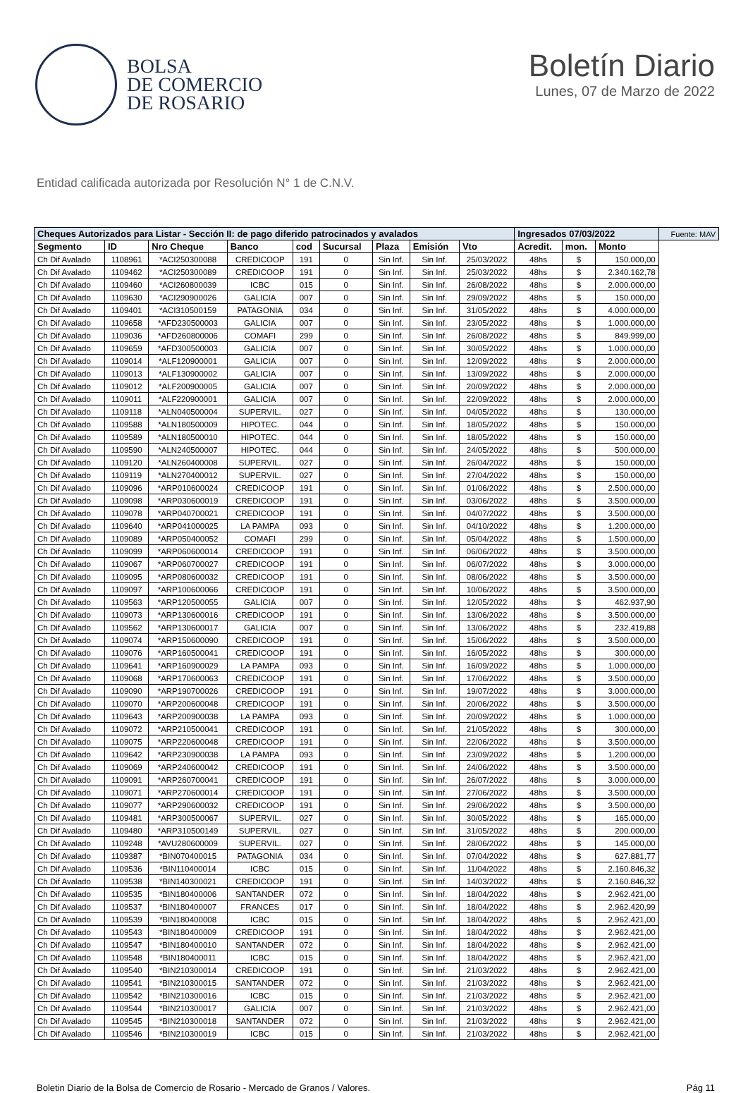BOLSA
DE COMERCIO
DE ROSARIO
Boletín Diario
Lunes, 07 de Marzo de 2022
Entidad calificada autorizada por Resolución N° 1 de C.N.V.
| Cheques Autorizados para Listar - Sección II: de pago diferido patrocinados y avalados | | | | | | | | | Ingresados 07/03/2022 | | | Fuente: MAV |
| --- | --- | --- | --- | --- | --- | --- | --- | --- | --- | --- | --- | --- |
| Segmento | ID | Nro Cheque | Banco | cod | Sucursal | Plaza | Emisión | Vto | Acredit. | mon. | Monto | |
| Ch Dif Avalado | 1108961 | *ACI250300088 | CREDICOOP | 191 | 0 | Sin Inf. | Sin Inf. | 25/03/2022 | 48hs | $ | 150.000,00 | |
| Ch Dif Avalado | 1109462 | *ACI250300089 | CREDICOOP | 191 | 0 | Sin Inf. | Sin Inf. | 25/03/2022 | 48hs | $ | 2.340.162,78 | |
| Ch Dif Avalado | 1109460 | *ACI260800039 | ICBC | 015 | 0 | Sin Inf. | Sin Inf. | 26/08/2022 | 48hs | $ | 2.000.000,00 | |
| Ch Dif Avalado | 1109630 | *ACI290900026 | GALICIA | 007 | 0 | Sin Inf. | Sin Inf. | 29/09/2022 | 48hs | $ | 150.000,00 | |
| Ch Dif Avalado | 1109401 | *ACI310500159 | PATAGONIA | 034 | 0 | Sin Inf. | Sin Inf. | 31/05/2022 | 48hs | $ | 4.000.000,00 | |
| Ch Dif Avalado | 1109658 | *AFD230500003 | GALICIA | 007 | 0 | Sin Inf. | Sin Inf. | 23/05/2022 | 48hs | $ | 1.000.000,00 | |
| Ch Dif Avalado | 1109036 | *AFD260800006 | COMAFI | 299 | 0 | Sin Inf. | Sin Inf. | 26/08/2022 | 48hs | $ | 849.999,00 | |
| Ch Dif Avalado | 1109659 | *AFD300500003 | GALICIA | 007 | 0 | Sin Inf. | Sin Inf. | 30/05/2022 | 48hs | $ | 1.000.000,00 | |
| Ch Dif Avalado | 1109014 | *ALF120900001 | GALICIA | 007 | 0 | Sin Inf. | Sin Inf. | 12/09/2022 | 48hs | $ | 2.000.000,00 | |
| Ch Dif Avalado | 1109013 | *ALF130900002 | GALICIA | 007 | 0 | Sin Inf. | Sin Inf. | 13/09/2022 | 48hs | $ | 2.000.000,00 | |
| Ch Dif Avalado | 1109012 | *ALF200900005 | GALICIA | 007 | 0 | Sin Inf. | Sin Inf. | 20/09/2022 | 48hs | $ | 2.000.000,00 | |
| Ch Dif Avalado | 1109011 | *ALF220900001 | GALICIA | 007 | 0 | Sin Inf. | Sin Inf. | 22/09/2022 | 48hs | $ | 2.000.000,00 | |
| Ch Dif Avalado | 1109118 | *ALN040500004 | SUPERVIL. | 027 | 0 | Sin Inf. | Sin Inf. | 04/05/2022 | 48hs | $ | 130.000,00 | |
| Ch Dif Avalado | 1109588 | *ALN180500009 | HIPOTEC. | 044 | 0 | Sin Inf. | Sin Inf. | 18/05/2022 | 48hs | $ | 150.000,00 | |
| Ch Dif Avalado | 1109589 | *ALN180500010 | HIPOTEC. | 044 | 0 | Sin Inf. | Sin Inf. | 18/05/2022 | 48hs | $ | 150.000,00 | |
| Ch Dif Avalado | 1109590 | *ALN240500007 | HIPOTEC. | 044 | 0 | Sin Inf. | Sin Inf. | 24/05/2022 | 48hs | $ | 500.000,00 | |
| Ch Dif Avalado | 1109120 | *ALN260400008 | SUPERVIL. | 027 | 0 | Sin Inf. | Sin Inf. | 26/04/2022 | 48hs | $ | 150.000,00 | |
| Ch Dif Avalado | 1109119 | *ALN270400012 | SUPERVIL. | 027 | 0 | Sin Inf. | Sin Inf. | 27/04/2022 | 48hs | $ | 150.000,00 | |
| Ch Dif Avalado | 1109096 | *ARP010600024 | CREDICOOP | 191 | 0 | Sin Inf. | Sin Inf. | 01/06/2022 | 48hs | $ | 2.500.000,00 | |
| Ch Dif Avalado | 1109098 | *ARP030600019 | CREDICOOP | 191 | 0 | Sin Inf. | Sin Inf. | 03/06/2022 | 48hs | $ | 3.500.000,00 | |
| Ch Dif Avalado | 1109078 | *ARP040700021 | CREDICOOP | 191 | 0 | Sin Inf. | Sin Inf. | 04/07/2022 | 48hs | $ | 3.500.000,00 | |
| Ch Dif Avalado | 1109640 | *ARP041000025 | LA PAMPA | 093 | 0 | Sin Inf. | Sin Inf. | 04/10/2022 | 48hs | $ | 1.200.000,00 | |
| Ch Dif Avalado | 1109089 | *ARP050400052 | COMAFI | 299 | 0 | Sin Inf. | Sin Inf. | 05/04/2022 | 48hs | $ | 1.500.000,00 | |
| Ch Dif Avalado | 1109099 | *ARP060600014 | CREDICOOP | 191 | 0 | Sin Inf. | Sin Inf. | 06/06/2022 | 48hs | $ | 3.500.000,00 | |
| Ch Dif Avalado | 1109067 | *ARP060700027 | CREDICOOP | 191 | 0 | Sin Inf. | Sin Inf. | 06/07/2022 | 48hs | $ | 3.000.000,00 | |
| Ch Dif Avalado | 1109095 | *ARP080600032 | CREDICOOP | 191 | 0 | Sin Inf. | Sin Inf. | 08/06/2022 | 48hs | $ | 3.500.000,00 | |
| Ch Dif Avalado | 1109097 | *ARP100600066 | CREDICOOP | 191 | 0 | Sin Inf. | Sin Inf. | 10/06/2022 | 48hs | $ | 3.500.000,00 | |
| Ch Dif Avalado | 1109563 | *ARP120500055 | GALICIA | 007 | 0 | Sin Inf. | Sin Inf. | 12/05/2022 | 48hs | $ | 462.937,90 | |
| Ch Dif Avalado | 1109073 | *ARP130600016 | CREDICOOP | 191 | 0 | Sin Inf. | Sin Inf. | 13/06/2022 | 48hs | $ | 3.500.000,00 | |
| Ch Dif Avalado | 1109562 | *ARP130600017 | GALICIA | 007 | 0 | Sin Inf. | Sin Inf. | 13/06/2022 | 48hs | $ | 232.419,88 | |
| Ch Dif Avalado | 1109074 | *ARP150600090 | CREDICOOP | 191 | 0 | Sin Inf. | Sin Inf. | 15/06/2022 | 48hs | $ | 3.500.000,00 | |
| Ch Dif Avalado | 1109076 | *ARP160500041 | CREDICOOP | 191 | 0 | Sin Inf. | Sin Inf. | 16/05/2022 | 48hs | $ | 300.000,00 | |
| Ch Dif Avalado | 1109641 | *ARP160900029 | LA PAMPA | 093 | 0 | Sin Inf. | Sin Inf. | 16/09/2022 | 48hs | $ | 1.000.000,00 | |
| Ch Dif Avalado | 1109068 | *ARP170600063 | CREDICOOP | 191 | 0 | Sin Inf. | Sin Inf. | 17/06/2022 | 48hs | $ | 3.500.000,00 | |
| Ch Dif Avalado | 1109090 | *ARP190700026 | CREDICOOP | 191 | 0 | Sin Inf. | Sin Inf. | 19/07/2022 | 48hs | $ | 3.000.000,00 | |
| Ch Dif Avalado | 1109070 | *ARP200600048 | CREDICOOP | 191 | 0 | Sin Inf. | Sin Inf. | 20/06/2022 | 48hs | $ | 3.500.000,00 | |
| Ch Dif Avalado | 1109643 | *ARP200900038 | LA PAMPA | 093 | 0 | Sin Inf. | Sin Inf. | 20/09/2022 | 48hs | $ | 1.000.000,00 | |
| Ch Dif Avalado | 1109072 | *ARP210500041 | CREDICOOP | 191 | 0 | Sin Inf. | Sin Inf. | 21/05/2022 | 48hs | $ | 300.000,00 | |
| Ch Dif Avalado | 1109075 | *ARP220600048 | CREDICOOP | 191 | 0 | Sin Inf. | Sin Inf. | 22/06/2022 | 48hs | $ | 3.500.000,00 | |
| Ch Dif Avalado | 1109642 | *ARP230900038 | LA PAMPA | 093 | 0 | Sin Inf. | Sin Inf. | 23/09/2022 | 48hs | $ | 1.200.000,00 | |
| Ch Dif Avalado | 1109069 | *ARP240600042 | CREDICOOP | 191 | 0 | Sin Inf. | Sin Inf. | 24/06/2022 | 48hs | $ | 3.500.000,00 | |
| Ch Dif Avalado | 1109091 | *ARP260700041 | CREDICOOP | 191 | 0 | Sin Inf. | Sin Inf. | 26/07/2022 | 48hs | $ | 3.000.000,00 | |
| Ch Dif Avalado | 1109071 | *ARP270600014 | CREDICOOP | 191 | 0 | Sin Inf. | Sin Inf. | 27/06/2022 | 48hs | $ | 3.500.000,00 | |
| Ch Dif Avalado | 1109077 | *ARP290600032 | CREDICOOP | 191 | 0 | Sin Inf. | Sin Inf. | 29/06/2022 | 48hs | $ | 3.500.000,00 | |
| Ch Dif Avalado | 1109481 | *ARP300500067 | SUPERVIL. | 027 | 0 | Sin Inf. | Sin Inf. | 30/05/2022 | 48hs | $ | 165.000,00 | |
| Ch Dif Avalado | 1109480 | *ARP310500149 | SUPERVIL. | 027 | 0 | Sin Inf. | Sin Inf. | 31/05/2022 | 48hs | $ | 200.000,00 | |
| Ch Dif Avalado | 1109248 | *AVU280600009 | SUPERVIL. | 027 | 0 | Sin Inf. | Sin Inf. | 28/06/2022 | 48hs | $ | 145.000,00 | |
| Ch Dif Avalado | 1109387 | *BIN070400015 | PATAGONIA | 034 | 0 | Sin Inf. | Sin Inf. | 07/04/2022 | 48hs | $ | 627.881,77 | |
| Ch Dif Avalado | 1109536 | *BIN110400014 | ICBC | 015 | 0 | Sin Inf. | Sin Inf. | 11/04/2022 | 48hs | $ | 2.160.846,32 | |
| Ch Dif Avalado | 1109538 | *BIN140300021 | CREDICOOP | 191 | 0 | Sin Inf. | Sin Inf. | 14/03/2022 | 48hs | $ | 2.160.846,32 | |
| Ch Dif Avalado | 1109535 | *BIN180400006 | SANTANDER | 072 | 0 | Sin Inf. | Sin Inf. | 18/04/2022 | 48hs | $ | 2.962.421,00 | |
| Ch Dif Avalado | 1109537 | *BIN180400007 | FRANCES | 017 | 0 | Sin Inf. | Sin Inf. | 18/04/2022 | 48hs | $ | 2.962.420,99 | |
| Ch Dif Avalado | 1109539 | *BIN180400008 | ICBC | 015 | 0 | Sin Inf. | Sin Inf. | 18/04/2022 | 48hs | $ | 2.962.421,00 | |
| Ch Dif Avalado | 1109543 | *BIN180400009 | CREDICOOP | 191 | 0 | Sin Inf. | Sin Inf. | 18/04/2022 | 48hs | $ | 2.962.421,00 | |
| Ch Dif Avalado | 1109547 | *BIN180400010 | SANTANDER | 072 | 0 | Sin Inf. | Sin Inf. | 18/04/2022 | 48hs | $ | 2.962.421,00 | |
| Ch Dif Avalado | 1109548 | *BIN180400011 | ICBC | 015 | 0 | Sin Inf. | Sin Inf. | 18/04/2022 | 48hs | $ | 2.962.421,00 | |
| Ch Dif Avalado | 1109540 | *BIN210300014 | CREDICOOP | 191 | 0 | Sin Inf. | Sin Inf. | 21/03/2022 | 48hs | $ | 2.962.421,00 | |
| Ch Dif Avalado | 1109541 | *BIN210300015 | SANTANDER | 072 | 0 | Sin Inf. | Sin Inf. | 21/03/2022 | 48hs | $ | 2.962.421,00 | |
| Ch Dif Avalado | 1109542 | *BIN210300016 | ICBC | 015 | 0 | Sin Inf. | Sin Inf. | 21/03/2022 | 48hs | $ | 2.962.421,00 | |
| Ch Dif Avalado | 1109544 | *BIN210300017 | GALICIA | 007 | 0 | Sin Inf. | Sin Inf. | 21/03/2022 | 48hs | $ | 2.962.421,00 | |
| Ch Dif Avalado | 1109545 | *BIN210300018 | SANTANDER | 072 | 0 | Sin Inf. | Sin Inf. | 21/03/2022 | 48hs | $ | 2.962.421,00 | |
| Ch Dif Avalado | 1109546 | *BIN210300019 | ICBC | 015 | 0 | Sin Inf. | Sin Inf. | 21/03/2022 | 48hs | $ | 2.962.421,00 | |
Boletin Diario de la Bolsa de Comercio de Rosario - Mercado de Granos / Valores. Pág 11